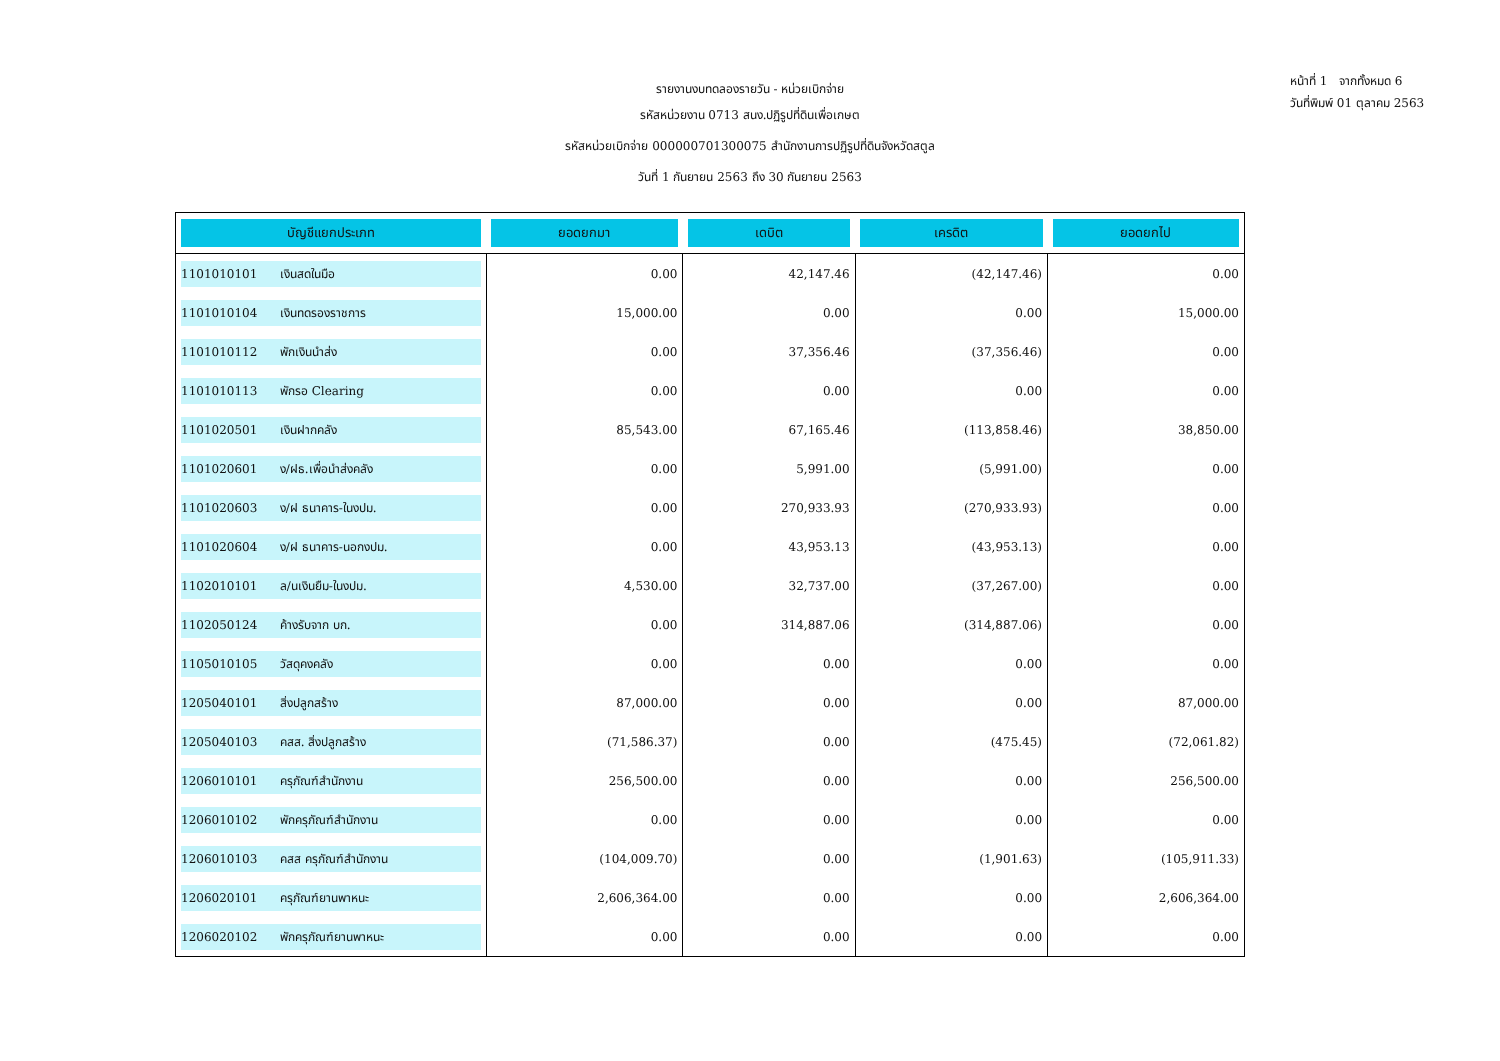รายงานงบทดลองรายวัน - หน่วยเบิกจ่าย
รหัสหน่วยงาน 0713 สนง.ปฏิรูปที่ดินเพื่อเกษต
รหัสหน่วยเบิกจ่าย 000000701300075 สำนักงานการปฏิรูปที่ดินจังหวัดสตูล
วันที่ 1 กันยายน 2563 ถึง 30 กันยายน 2563
หน้าที่ 1 จากทั้งหมด 6
วันที่พิมพ์ 01 ตุลาคม 2563
| บัญชีแยกประเภท | ยอดยกมา | เดบิต | เครดิต | ยอดยกไป |
| --- | --- | --- | --- | --- |
| 1101010101 เงินสดในมือ | 0.00 | 42,147.46 | (42,147.46) | 0.00 |
| 1101010104 เงินทดรองราชการ | 15,000.00 | 0.00 | 0.00 | 15,000.00 |
| 1101010112 พักเงินนำส่ง | 0.00 | 37,356.46 | (37,356.46) | 0.00 |
| 1101010113 พักรอ Clearing | 0.00 | 0.00 | 0.00 | 0.00 |
| 1101020501 เงินฝากคลัง | 85,543.00 | 67,165.46 | (113,858.46) | 38,850.00 |
| 1101020601 ง/ฝธ.เพื่อนำส่งคลัง | 0.00 | 5,991.00 | (5,991.00) | 0.00 |
| 1101020603 ง/ฝ ธนาคาร-ในงปม. | 0.00 | 270,933.93 | (270,933.93) | 0.00 |
| 1101020604 ง/ฝ ธนาคาร-นอกงปม. | 0.00 | 43,953.13 | (43,953.13) | 0.00 |
| 1102010101 ล/นเงินยืม-ในงปม. | 4,530.00 | 32,737.00 | (37,267.00) | 0.00 |
| 1102050124 ค้างรับจาก บก. | 0.00 | 314,887.06 | (314,887.06) | 0.00 |
| 1105010105 วัสดุคงคลัง | 0.00 | 0.00 | 0.00 | 0.00 |
| 1205040101 สิ่งปลูกสร้าง | 87,000.00 | 0.00 | 0.00 | 87,000.00 |
| 1205040103 คสส. สิ่งปลูกสร้าง | (71,586.37) | 0.00 | (475.45) | (72,061.82) |
| 1206010101 ครุภัณฑ์สำนักงาน | 256,500.00 | 0.00 | 0.00 | 256,500.00 |
| 1206010102 พักครุภัณฑ์สำนักงาน | 0.00 | 0.00 | 0.00 | 0.00 |
| 1206010103 คสส ครุภัณฑ์สำนักงาน | (104,009.70) | 0.00 | (1,901.63) | (105,911.33) |
| 1206020101 ครุภัณฑ์ยานพาหนะ | 2,606,364.00 | 0.00 | 0.00 | 2,606,364.00 |
| 1206020102 พักครุภัณฑ์ยานพาหนะ | 0.00 | 0.00 | 0.00 | 0.00 |